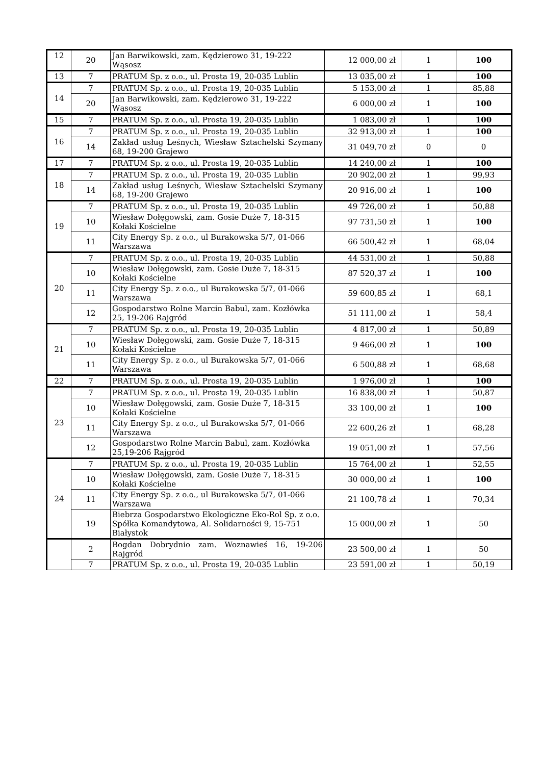| 12 | 20 | Jan Barwikowski, zam. Kędzierowo 31, 19-222 Wąsosz | 12 000,00 zł | 1 | 100 |
| 13 | 7 | PRATUM Sp. z o.o., ul. Prosta 19, 20-035 Lublin | 13 035,00 zł | 1 | 100 |
| 14 | 7 | PRATUM Sp. z o.o., ul. Prosta 19, 20-035 Lublin | 5 153,00 zł | 1 | 85,88 |
| | 20 | Jan Barwikowski, zam. Kędzierowo 31, 19-222 Wąsosz | 6 000,00 zł | 1 | 100 |
| 15 | 7 | PRATUM Sp. z o.o., ul. Prosta 19, 20-035 Lublin | 1 083,00 zł | 1 | 100 |
| 16 | 7 | PRATUM Sp. z o.o., ul. Prosta 19, 20-035 Lublin | 32 913,00 zł | 1 | 100 |
| | 14 | Zakład usług Leśnych, Wiesław Sztachelski Szymany 68, 19-200 Grajewo | 31 049,70 zł | 0 | 0 |
| 17 | 7 | PRATUM Sp. z o.o., ul. Prosta 19, 20-035 Lublin | 14 240,00 zł | 1 | 100 |
| 18 | 7 | PRATUM Sp. z o.o., ul. Prosta 19, 20-035 Lublin | 20 902,00 zł | 1 | 99,93 |
| | 14 | Zakład usług Leśnych, Wiesław Sztachelski Szymany 68, 19-200 Grajewo | 20 916,00 zł | 1 | 100 |
| 19 | 7 | PRATUM Sp. z o.o., ul. Prosta 19, 20-035 Lublin | 49 726,00 zł | 1 | 50,88 |
| | 10 | Wiesław Dołęgowski, zam. Gosie Duże 7, 18-315 Kołaki Kościelne | 97 731,50 zł | 1 | 100 |
| | 11 | City Energy Sp. z o.o., ul Burakowska 5/7, 01-066 Warszawa | 66 500,42 zł | 1 | 68,04 |
| 20 | 7 | PRATUM Sp. z o.o., ul. Prosta 19, 20-035 Lublin | 44 531,00 zł | 1 | 50,88 |
| | 10 | Wiesław Dołęgowski, zam. Gosie Duże 7, 18-315 Kołaki Kościelne | 87 520,37 zł | 1 | 100 |
| | 11 | City Energy Sp. z o.o., ul Burakowska 5/7, 01-066 Warszawa | 59 600,85 zł | 1 | 68,1 |
| | 12 | Gospodarstwo Rolne Marcin Babul, zam. Kozłówka 25, 19-206 Rajgród | 51 111,00 zł | 1 | 58,4 |
| 21 | 7 | PRATUM Sp. z o.o., ul. Prosta 19, 20-035 Lublin | 4 817,00 zł | 1 | 50,89 |
| | 10 | Wiesław Dołęgowski, zam. Gosie Duże 7, 18-315 Kołaki Kościelne | 9 466,00 zł | 1 | 100 |
| | 11 | City Energy Sp. z o.o., ul Burakowska 5/7, 01-066 Warszawa | 6 500,88 zł | 1 | 68,68 |
| 22 | 7 | PRATUM Sp. z o.o., ul. Prosta 19, 20-035 Lublin | 1 976,00 zł | 1 | 100 |
| 23 | 7 | PRATUM Sp. z o.o., ul. Prosta 19, 20-035 Lublin | 16 838,00 zł | 1 | 50,87 |
| | 10 | Wiesław Dołęgowski, zam. Gosie Duże 7, 18-315 Kołaki Kościelne | 33 100,00 zł | 1 | 100 |
| | 11 | City Energy Sp. z o.o., ul Burakowska 5/7, 01-066 Warszawa | 22 600,26 zł | 1 | 68,28 |
| | 12 | Gospodarstwo Rolne Marcin Babul, zam. Kozłówka 25,19-206 Rajgród | 19 051,00 zł | 1 | 57,56 |
| 24 | 7 | PRATUM Sp. z o.o., ul. Prosta 19, 20-035 Lublin | 15 764,00 zł | 1 | 52,55 |
| | 10 | Wiesław Dołęgowski, zam. Gosie Duże 7, 18-315 Kołaki Kościelne | 30 000,00 zł | 1 | 100 |
| | 11 | City Energy Sp. z o.o., ul Burakowska 5/7, 01-066 Warszawa | 21 100,78 zł | 1 | 70,34 |
| | 19 | Biebrza Gospodarstwo Ekologiczne Eko-Rol Sp. z o.o. Spółka Komandytowa, Al. Solidarności 9, 15-751 Białystok | 15 000,00 zł | 1 | 50 |
| | 2 | Bogdan Dobrydnio zam. Woznawieś 16, 19-206 Rajgród | 23 500,00 zł | 1 | 50 |
| | 7 | PRATUM Sp. z o.o., ul. Prosta 19, 20-035 Lublin | 23 591,00 zł | 1 | 50,19 |